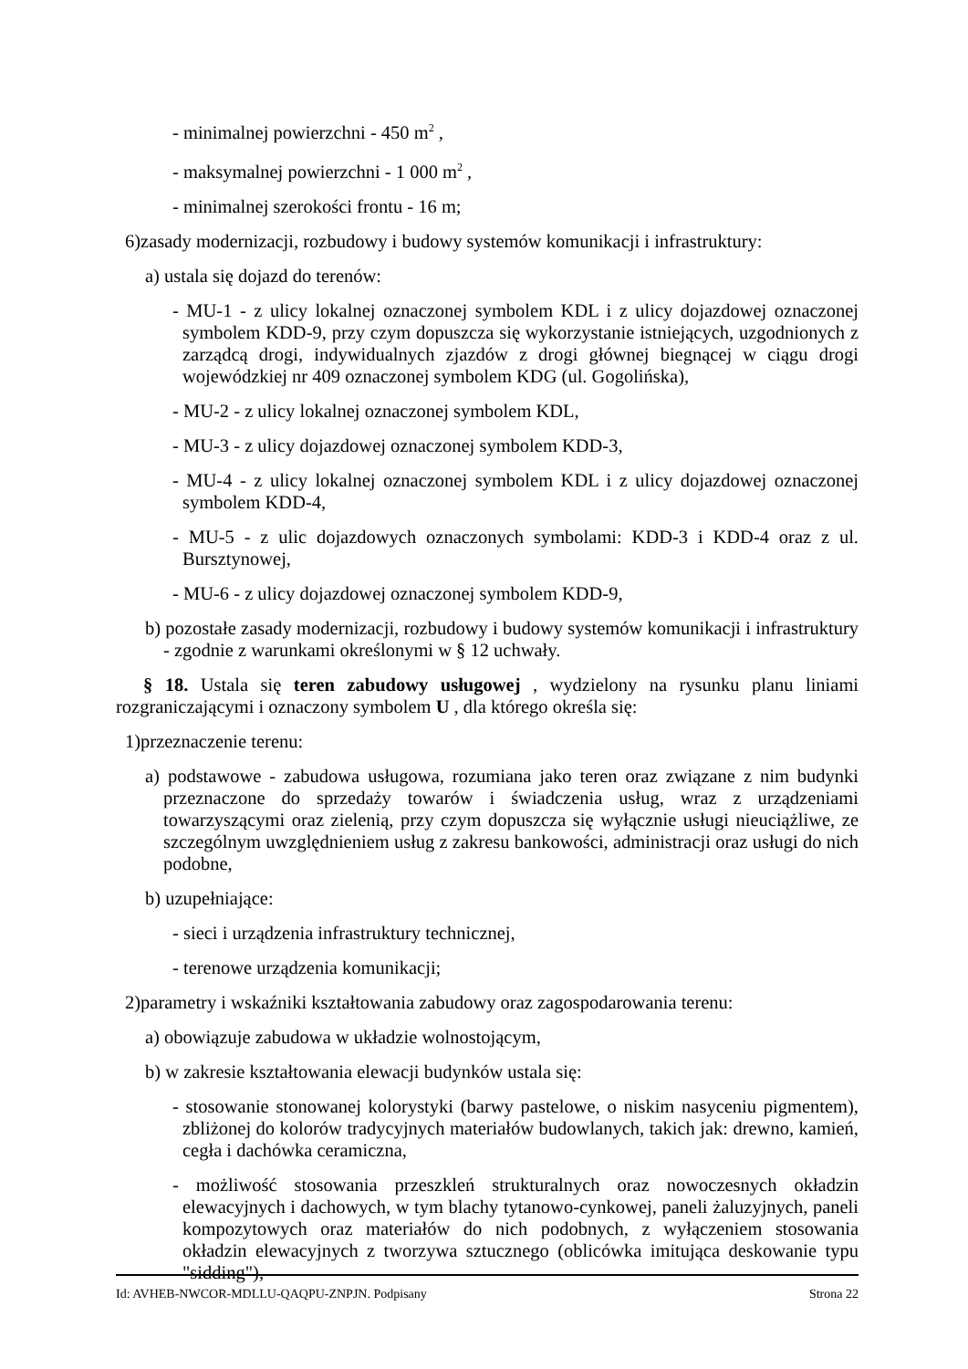- minimalnej powierzchni - 450 m<sup>2</sup> ,
- maksymalnej powierzchni - 1 000 m<sup>2</sup> ,
- minimalnej szerokości frontu - 16 m;
6)zasady modernizacji, rozbudowy i budowy systemów komunikacji i infrastruktury:
a) ustala się dojazd do terenów:
- MU-1 - z ulicy lokalnej oznaczonej symbolem KDL i z ulicy dojazdowej oznaczonej symbolem KDD-9, przy czym dopuszcza się wykorzystanie istniejących, uzgodnionych z zarządcą drogi, indywidualnych zjazdów z drogi głównej biegnącej w ciągu drogi wojewódzkiej nr 409 oznaczonej symbolem KDG (ul. Gogolińska),
- MU-2 - z ulicy lokalnej oznaczonej symbolem KDL,
- MU-3 - z ulicy dojazdowej oznaczonej symbolem KDD-3,
- MU-4 - z ulicy lokalnej oznaczonej symbolem KDL i z ulicy dojazdowej oznaczonej symbolem KDD-4,
- MU-5 - z ulic dojazdowych oznaczonych symbolami: KDD-3 i KDD-4 oraz z ul. Bursztynowej,
- MU-6 - z ulicy dojazdowej oznaczonej symbolem KDD-9,
b) pozostałe zasady modernizacji, rozbudowy i budowy systemów komunikacji i infrastruktury - zgodnie z warunkami określonymi w § 12 uchwały.
§ 18. Ustala się teren zabudowy usługowej , wydzielony na rysunku planu liniami rozgraniczającymi i oznaczony symbolem U , dla którego określa się:
1)przeznaczenie terenu:
a) podstawowe - zabudowa usługowa, rozumiana jako teren oraz związane z nim budynki przeznaczone do sprzedaży towarów i świadczenia usług, wraz z urządzeniami towarzyszącymi oraz zielenią, przy czym dopuszcza się wyłącznie usługi nieuciążliwe, ze szczególnym uwzględnieniem usług z zakresu bankowości, administracji oraz usługi do nich podobne,
b) uzupełniające:
- sieci i urządzenia infrastruktury technicznej,
- terenowe urządzenia komunikacji;
2)parametry i wskaźniki kształtowania zabudowy oraz zagospodarowania terenu:
a) obowiązuje zabudowa w układzie wolnostojącym,
b) w zakresie kształtowania elewacji budynków ustala się:
- stosowanie stonowanej kolorystyki (barwy pastelowe, o niskim nasyceniu pigmentem), zbliżonej do kolorów tradycyjnych materiałów budowlanych, takich jak: drewno, kamień, cegła i dachówka ceramiczna,
- możliwość stosowania przeszkleń strukturalnych oraz nowoczesnych okładzin elewacyjnych i dachowych, w tym blachy tytanowo-cynkowej, paneli żaluzyjnych, paneli kompozytowych oraz materiałów do nich podobnych, z wyłączeniem stosowania okładzin elewacyjnych z tworzywa sztucznego (oblicówka imitująca deskowanie typu "sidding"),
Id: AVHEB-NWCOR-MDLLU-QAQPU-ZNPJN. Podpisany Strona 22